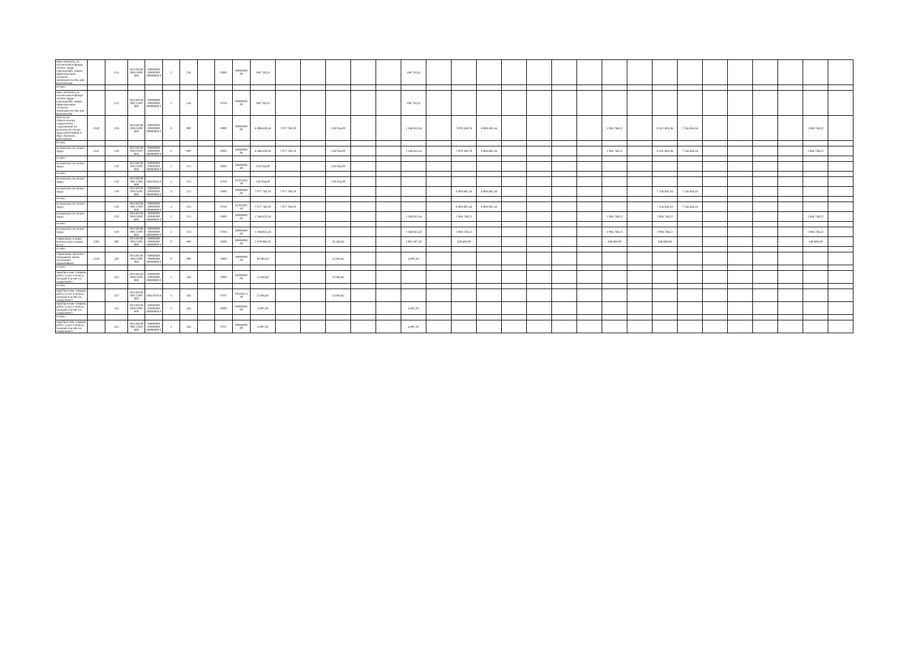| иные выплаты, за исключением фонда оплаты труда учреждений, лицам, привлекаемым согласно законодательству для выполнения | | 113 | 00.0.00.00 000.0.000 000 | 00000000 00000000 00000000 0 | 2 | 226 | | 0000 | 00000000 00 | 199 750,31 | | | | | | 199 750,31 | | | | | | | | | | | | | | | | | |
| из них: | | | | | | | | | | | | | | | | | | | | | | | | | | | | | | | | | |
| иные выплаты, за исключением фонда оплаты труда учреждений, лицам, привлекаемым согласно законодательству для выполнения | | 113 | 00.0.00.00 000.1.000 000 | 00000000 00000000 00000000 0 | 2 | 226 | | 0704 | 00000000 00 | 199 750,31 | | | | | | 199 750,31 | | | | | | | | | | | | | | | | | |
| взносы по обязательному социальному страхованию на выплаты по оплате труда работников и иные выплаты работникам | 2140 | 119 | 00.0.00.00 000.0.000 000 | 00000000 00000000 00000000 0 | 0 | 000 | | 0000 | 00000000 00 | 8 496 639,44 | 7 077 760,10 | | 250 056,00 | | | 1 168 823,34 | | 7 979 439,78 | 6 894 691,56 | | | | | 1 084 748,22 | | 8 341 604,38 | 7 256 856,16 | | | | | 1 084 748,22 | |
| из них: | | | | | | | | | | | | | | | | | | | | | | | | | | | | | | | | | |
| на выплаты по оплате труда | 2141 | 119 | 00.0.00.00 000.0.000 000 | 00000000 00000000 00000000 0 | 0 | 000 | | 0000 | 00000000 00 | 8 496 639,44 | 7 077 760,10 | | 250 056,00 | | | 1 168 823,34 | | 7 979 439,78 | 6 894 691,56 | | | | | 1 084 748,22 | | 8 341 604,38 | 7 256 856,16 | | | | | 1 084 748,22 | |
| из них: | | | | | | | | | | | | | | | | | | | | | | | | | | | | | | | | | |
| на выплаты по оплате труда | | 119 | 00.0.00.00 000.0.000 000 | 00000000 00000000 00000000 0 | 5 | 213 | | 0000 | 00000000 00 | 250 056,00 | | | 250 056,00 | | | | | | | | | | | | | | | | | | | | |
| из них: | | | | | | | | | | | | | | | | | | | | | | | | | | | | | | | | | |
| на выплаты по оплате труда | | 119 | 00.0.00.00 000.1.000 000 | 83021053 0 | 5 | 213 | | 0704 | 02201563 40 | 250 056,00 | | | 250 056,00 | | | | | | | | | | | | | | | | | | | | |
| на выплаты по оплате труда | | 119 | 00.0.00.00 000.0.000 000 | 00000000 00000000 00000000 0 | 4 | 213 | | 0000 | 00000000 00 | 7 077 760,10 | 7 077 760,10 | | | | | | | 6 894 691,56 | 6 894 691,56 | | | | | | | 7 256 856,16 | 7 256 856,16 | | | | | | |
| из них: | | | | | | | | | | | | | | | | | | | | | | | | | | | | | | | | | |
| на выплаты по оплате труда | | 119 | 00.0.00.00 000.1.000 000 | 00000000 00000000 00000000 0 | 4 | 213 | | 0704 | 02201001 10 | 7 077 760,10 | 7 077 760,10 | | | | | | | 6 894 691,56 | 6 894 691,56 | | | | | | | 7 256 856,16 | 7 256 856,16 | | | | | | |
| на выплаты по оплате труда | | 119 | 00.0.00.00 000.0.000 000 | 00000000 00000000 00000000 0 | 2 | 213 | | 0000 | 00000000 00 | 1 168 823,34 | | | | | | 1 168 823,34 | | 1 084 748,22 | | | | | | 1 084 748,22 | | 1 084 748,22 | | | | | | 1 084 748,22 | |
| из них: | | | | | | | | | | | | | | | | | | | | | | | | | | | | | | | | | |
| на выплаты по оплате труда | | 119 | 00.0.00.00 000.1.000 000 | 00000000 00000000 00000000 0 | 2 | 213 | | 0704 | 00000000 00 | 1 168 823,34 | | | | | | 1 168 823,34 | | 1 084 748,22 | | | | | | 1 084 748,22 | | 1 084 748,22 | | | | | | 1 084 748,22 | |
| социальные и иные выплаты населению, всего | 2200 | 300 | 00.0.00.00 000.0.000 000 | 00000000 00000000 00000000 0 | 0 | 000 | | 0000 | 00000000 00 | 1 079 981,02 | | | 76 383,82 | | | 1 003 597,20 | | 349 600,00 | | | | | | 349 600,00 | | 349 600,00 | | | | | | 349 600,00 | |
| из них: | | | | | | | | | | | | | | | | | | | | | | | | | | | | | | | | | |
| социальные выплаты гражданам, кроме публичных нормативных | 2210 | 320 | 00.0.00.00 000.0.000 000 | 00000000 00000000 00000000 0 | 0 | 000 | | 0000 | 00000000 00 | 30 081,02 | | | 23 083,82 | | | 6 997,20 | | | | | | | | | | | | | | | | | |
| из них: | | | | | | | | | | | | | | | | | | | | | | | | | | | | | | | | | |
| приобретение товаров, работ, услуг в пользу граждан в целях их социального | | 323 | 00.0.00.00 000.0.000 000 | 00000000 00000000 00000000 0 | 5 | 263 | | 0000 | 00000000 00 | 23 083,82 | | | 23 083,82 | | | | | | | | | | | | | | | | | | | | |
| из них: | | | | | | | | | | | | | | | | | | | | | | | | | | | | | | | | | |
| приобретение товаров, работ, услуг в пользу граждан в целях их социального | | 323 | 00.0.00.00 000.1.000 000 | 83021050 8 | 5 | 263 | | 0707 | 031042C1 40 | 23 083,82 | | | 23 083,82 | | | | | | | | | | | | | | | | | | | | |
| приобретение товаров, работ, услуг в пользу граждан в целях их социального | | 323 | 00.0.00.00 000.0.000 000 | 00000000 00000000 00000000 0 | 2 | 263 | | 0000 | 00000000 00 | 6 997,20 | | | | | | 6 997,20 | | | | | | | | | | | | | | | | | |
| из них: | | | | | | | | | | | | | | | | | | | | | | | | | | | | | | | | | |
| приобретение товаров, работ, услуг в пользу граждан в целях их социального | | 323 | 00.0.00.00 000.1.000 000 | 00000000 00000000 00000000 0 | 2 | 263 | | 0707 | 00000000 00 | 6 997,20 | | | | | | 6 997,20 | | | | | | | | | | | | | | | | | |